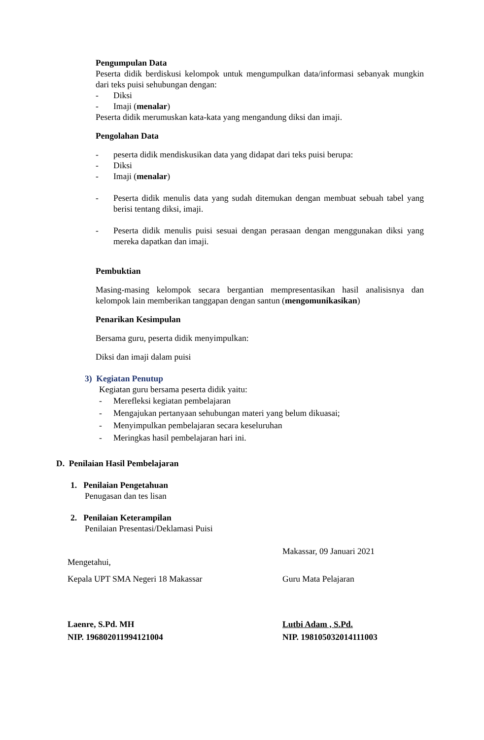Pengumpulan Data
Peserta didik berdiskusi kelompok untuk mengumpulkan data/informasi sebanyak mungkin dari teks puisi sehubungan dengan:
- Diksi
- Imaji (menalar)
Peserta didik merumuskan kata-kata yang mengandung diksi dan imaji.
Pengolahan Data
- peserta didik mendiskusikan data yang didapat dari teks puisi berupa:
- Diksi
- Imaji (menalar)
- Peserta didik menulis data yang sudah ditemukan dengan membuat sebuah tabel yang berisi tentang diksi, imaji.
- Peserta didik menulis puisi sesuai dengan perasaan dengan menggunakan diksi yang mereka dapatkan dan imaji.
Pembuktian
Masing-masing kelompok secara bergantian mempresentasikan hasil analisisnya dan kelompok lain memberikan tanggapan dengan santun (mengomunikasikan)
Penarikan Kesimpulan
Bersama guru, peserta didik menyimpulkan:
Diksi dan imaji dalam puisi
3) Kegiatan Penutup
Kegiatan guru bersama peserta didik yaitu:
- Merefleksi kegiatan pembelajaran
- Mengajukan pertanyaan sehubungan materi yang belum dikuasai;
- Menyimpulkan pembelajaran secara keseluruhan
- Meringkas hasil pembelajaran hari ini.
D. Penilaian Hasil Pembelajaran
1. Penilaian Pengetahuan
Penugasan dan tes lisan
2. Penilaian Keterampilan
Penilaian Presentasi/Deklamasi Puisi
Mengetahui,
Kepala UPT SMA Negeri 18 Makassar
Laenre, S.Pd. MH
NIP. 196802011994121004
Makassar, 09 Januari 2021
Guru Mata Pelajaran
Lutbi Adam , S.Pd.
NIP. 198105032014111003